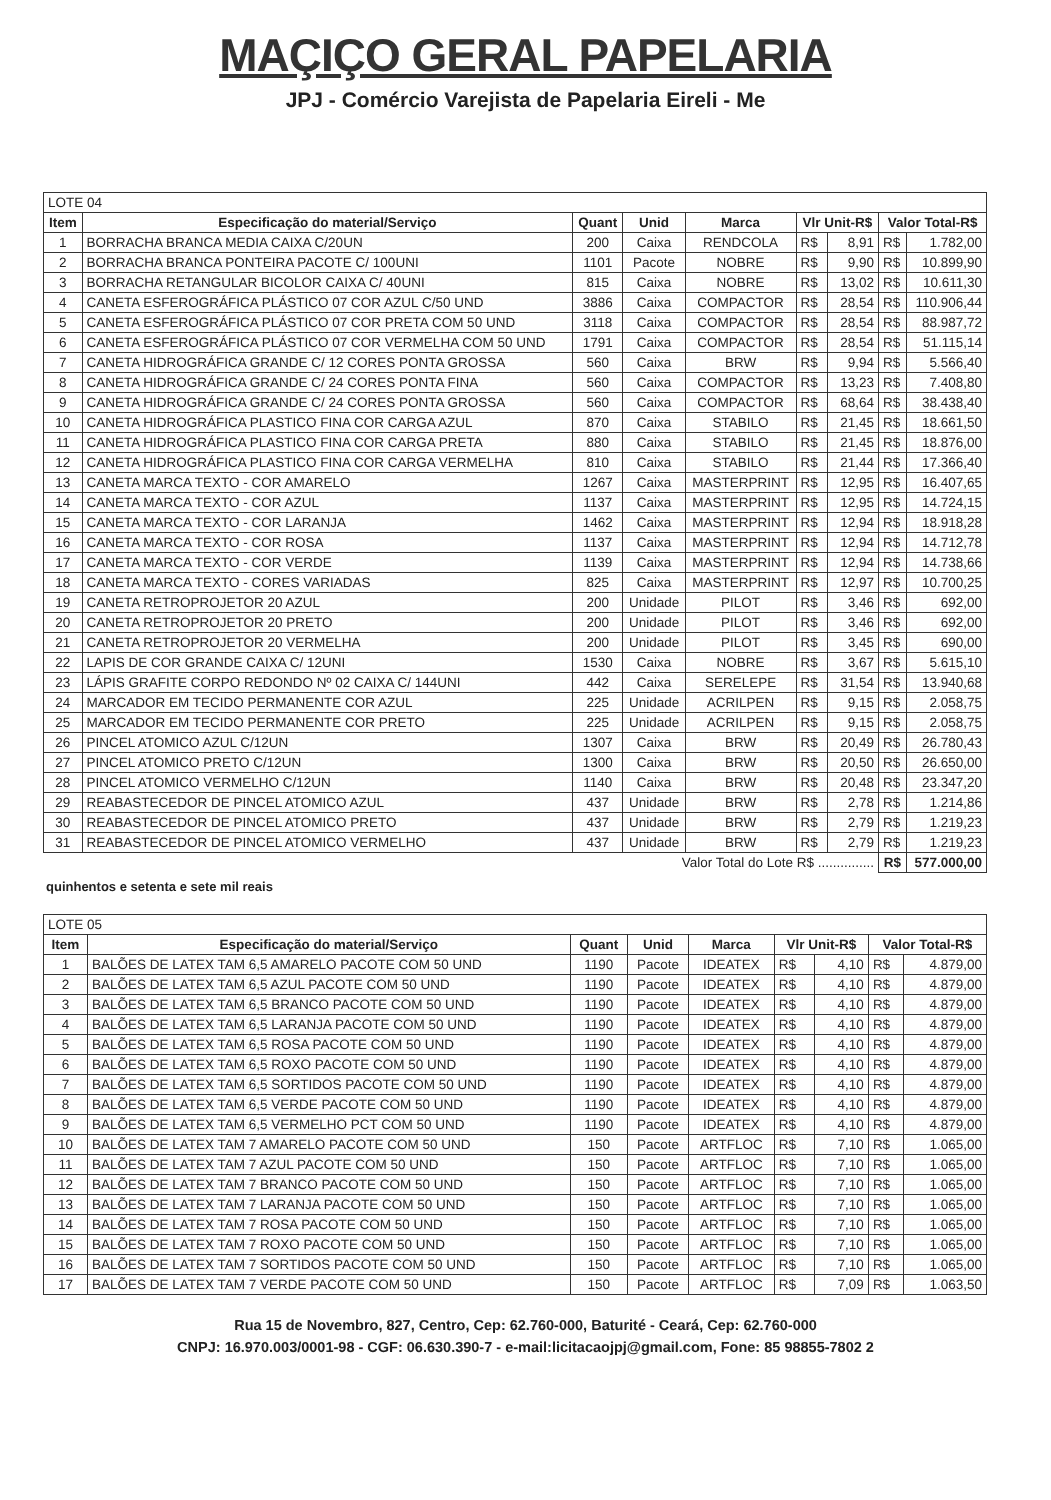MAÇIÇO GERAL PAPELARIA
JPJ - Comércio Varejista de Papelaria Eireli - Me
| LOTE 04 | | | | | | | | |
| Item | Especificação do material/Serviço | Quant | Unid | Marca | Vlr Unit-R$ | | Valor Total-R$ | |
| 1 | BORRACHA BRANCA MEDIA CAIXA C/20UN | 200 | Caixa | RENDCOLA | R$ | 8,91 | R$ | 1.782,00 |
| 2 | BORRACHA BRANCA PONTEIRA PACOTE C/ 100UNI | 1101 | Pacote | NOBRE | R$ | 9,90 | R$ | 10.899,90 |
| 3 | BORRACHA RETANGULAR BICOLOR CAIXA C/ 40UNI | 815 | Caixa | NOBRE | R$ | 13,02 | R$ | 10.611,30 |
| 4 | CANETA ESFEROGRÁFICA PLÁSTICO 07 COR AZUL C/50 UND | 3886 | Caixa | COMPACTOR | R$ | 28,54 | R$ | 110.906,44 |
| 5 | CANETA ESFEROGRÁFICA PLÁSTICO 07 COR PRETA COM 50 UND | 3118 | Caixa | COMPACTOR | R$ | 28,54 | R$ | 88.987,72 |
| 6 | CANETA ESFEROGRÁFICA PLÁSTICO 07 COR VERMELHA COM 50 UND | 1791 | Caixa | COMPACTOR | R$ | 28,54 | R$ | 51.115,14 |
| 7 | CANETA HIDROGRÁFICA GRANDE C/ 12 CORES PONTA GROSSA | 560 | Caixa | BRW | R$ | 9,94 | R$ | 5.566,40 |
| 8 | CANETA HIDROGRÁFICA GRANDE C/ 24 CORES PONTA FINA | 560 | Caixa | COMPACTOR | R$ | 13,23 | R$ | 7.408,80 |
| 9 | CANETA HIDROGRÁFICA GRANDE C/ 24 CORES PONTA GROSSA | 560 | Caixa | COMPACTOR | R$ | 68,64 | R$ | 38.438,40 |
| 10 | CANETA HIDROGRÁFICA PLASTICO FINA COR CARGA AZUL | 870 | Caixa | STABILO | R$ | 21,45 | R$ | 18.661,50 |
| 11 | CANETA HIDROGRÁFICA PLASTICO FINA COR CARGA PRETA | 880 | Caixa | STABILO | R$ | 21,45 | R$ | 18.876,00 |
| 12 | CANETA HIDROGRÁFICA PLASTICO FINA COR CARGA VERMELHA | 810 | Caixa | STABILO | R$ | 21,44 | R$ | 17.366,40 |
| 13 | CANETA MARCA TEXTO - COR AMARELO | 1267 | Caixa | MASTERPRINT | R$ | 12,95 | R$ | 16.407,65 |
| 14 | CANETA MARCA TEXTO - COR AZUL | 1137 | Caixa | MASTERPRINT | R$ | 12,95 | R$ | 14.724,15 |
| 15 | CANETA MARCA TEXTO - COR LARANJA | 1462 | Caixa | MASTERPRINT | R$ | 12,94 | R$ | 18.918,28 |
| 16 | CANETA MARCA TEXTO - COR ROSA | 1137 | Caixa | MASTERPRINT | R$ | 12,94 | R$ | 14.712,78 |
| 17 | CANETA MARCA TEXTO - COR VERDE | 1139 | Caixa | MASTERPRINT | R$ | 12,94 | R$ | 14.738,66 |
| 18 | CANETA MARCA TEXTO - CORES VARIADAS | 825 | Caixa | MASTERPRINT | R$ | 12,97 | R$ | 10.700,25 |
| 19 | CANETA RETROPROJETOR 20 AZUL | 200 | Unidade | PILOT | R$ | 3,46 | R$ | 692,00 |
| 20 | CANETA RETROPROJETOR 20 PRETO | 200 | Unidade | PILOT | R$ | 3,46 | R$ | 692,00 |
| 21 | CANETA RETROPROJETOR 20 VERMELHA | 200 | Unidade | PILOT | R$ | 3,45 | R$ | 690,00 |
| 22 | LAPIS DE COR GRANDE CAIXA C/ 12UNI | 1530 | Caixa | NOBRE | R$ | 3,67 | R$ | 5.615,10 |
| 23 | LÁPIS GRAFITE CORPO REDONDO Nº 02 CAIXA C/ 144UNI | 442 | Caixa | SERELEPE | R$ | 31,54 | R$ | 13.940,68 |
| 24 | MARCADOR EM TECIDO PERMANENTE COR AZUL | 225 | Unidade | ACRILPEN | R$ | 9,15 | R$ | 2.058,75 |
| 25 | MARCADOR EM TECIDO PERMANENTE COR PRETO | 225 | Unidade | ACRILPEN | R$ | 9,15 | R$ | 2.058,75 |
| 26 | PINCEL ATOMICO AZUL C/12UN | 1307 | Caixa | BRW | R$ | 20,49 | R$ | 26.780,43 |
| 27 | PINCEL ATOMICO PRETO C/12UN | 1300 | Caixa | BRW | R$ | 20,50 | R$ | 26.650,00 |
| 28 | PINCEL ATOMICO VERMELHO C/12UN | 1140 | Caixa | BRW | R$ | 20,48 | R$ | 23.347,20 |
| 29 | REABASTECEDOR DE PINCEL ATOMICO AZUL | 437 | Unidade | BRW | R$ | 2,78 | R$ | 1.214,86 |
| 30 | REABASTECEDOR DE PINCEL ATOMICO PRETO | 437 | Unidade | BRW | R$ | 2,79 | R$ | 1.219,23 |
| 31 | REABASTECEDOR DE PINCEL ATOMICO VERMELHO | 437 | Unidade | BRW | R$ | 2,79 | R$ | 1.219,23 |
| Valor Total do Lote R$ ............... | | | | | | | R$ | 577.000,00 |
quinhentos e setenta e sete mil reais
| LOTE 05 | | | | | | | | |
| Item | Especificação do material/Serviço | Quant | Unid | Marca | Vlr Unit-R$ | | Valor Total-R$ | |
| 1 | BALÕES DE LATEX TAM 6,5 AMARELO PACOTE COM 50 UND | 1190 | Pacote | IDEATEX | R$ | 4,10 | R$ | 4.879,00 |
| 2 | BALÕES DE LATEX TAM 6,5 AZUL PACOTE COM 50 UND | 1190 | Pacote | IDEATEX | R$ | 4,10 | R$ | 4.879,00 |
| 3 | BALÕES DE LATEX TAM 6,5 BRANCO PACOTE COM 50 UND | 1190 | Pacote | IDEATEX | R$ | 4,10 | R$ | 4.879,00 |
| 4 | BALÕES DE LATEX TAM 6,5 LARANJA PACOTE COM 50 UND | 1190 | Pacote | IDEATEX | R$ | 4,10 | R$ | 4.879,00 |
| 5 | BALÕES DE LATEX TAM 6,5 ROSA PACOTE COM 50 UND | 1190 | Pacote | IDEATEX | R$ | 4,10 | R$ | 4.879,00 |
| 6 | BALÕES DE LATEX TAM 6,5 ROXO PACOTE COM 50 UND | 1190 | Pacote | IDEATEX | R$ | 4,10 | R$ | 4.879,00 |
| 7 | BALÕES DE LATEX TAM 6,5 SORTIDOS PACOTE COM 50 UND | 1190 | Pacote | IDEATEX | R$ | 4,10 | R$ | 4.879,00 |
| 8 | BALÕES DE LATEX TAM 6,5 VERDE PACOTE COM 50 UND | 1190 | Pacote | IDEATEX | R$ | 4,10 | R$ | 4.879,00 |
| 9 | BALÕES DE LATEX TAM 6,5 VERMELHO PCT COM 50 UND | 1190 | Pacote | IDEATEX | R$ | 4,10 | R$ | 4.879,00 |
| 10 | BALÕES DE LATEX TAM 7 AMARELO PACOTE COM 50 UND | 150 | Pacote | ARTFLOC | R$ | 7,10 | R$ | 1.065,00 |
| 11 | BALÕES DE LATEX TAM 7 AZUL PACOTE COM 50 UND | 150 | Pacote | ARTFLOC | R$ | 7,10 | R$ | 1.065,00 |
| 12 | BALÕES DE LATEX TAM 7 BRANCO PACOTE COM 50 UND | 150 | Pacote | ARTFLOC | R$ | 7,10 | R$ | 1.065,00 |
| 13 | BALÕES DE LATEX TAM 7 LARANJA PACOTE COM 50 UND | 150 | Pacote | ARTFLOC | R$ | 7,10 | R$ | 1.065,00 |
| 14 | BALÕES DE LATEX TAM 7 ROSA PACOTE COM 50 UND | 150 | Pacote | ARTFLOC | R$ | 7,10 | R$ | 1.065,00 |
| 15 | BALÕES DE LATEX TAM 7 ROXO PACOTE COM 50 UND | 150 | Pacote | ARTFLOC | R$ | 7,10 | R$ | 1.065,00 |
| 16 | BALÕES DE LATEX TAM 7 SORTIDOS PACOTE COM 50 UND | 150 | Pacote | ARTFLOC | R$ | 7,10 | R$ | 1.065,00 |
| 17 | BALÕES DE LATEX TAM 7 VERDE PACOTE COM 50 UND | 150 | Pacote | ARTFLOC | R$ | 7,09 | R$ | 1.063,50 |
Rua 15 de Novembro, 827, Centro, Cep: 62.760-000, Baturité - Ceará, Cep: 62.760-000
CNPJ: 16.970.003/0001-98 - CGF: 06.630.390-7 - e-mail:licitacaojpj@gmail.com, Fone: 85 98855-7802 2